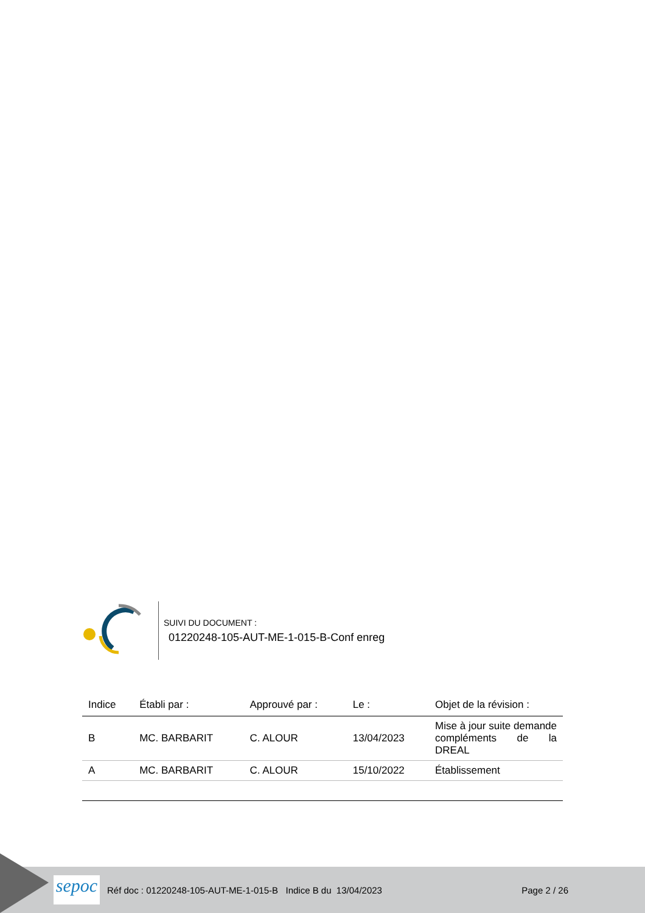SUIVI DU DOCUMENT :
01220248-105-AUT-ME-1-015-B-Conf enreg
| Indice | Établi par : | Approuvé par : | Le : | Objet de la révision : |
| --- | --- | --- | --- | --- |
| B | MC. BARBARIT | C. ALOUR | 13/04/2023 | Mise à jour suite demande compléments de la DREAL |
| A | MC. BARBARIT | C. ALOUR | 15/10/2022 | Établissement |
sepoc
Réf doc : 01220248-105-AUT-ME-1-015-B Indice B du 13/04/2023
Page 2 / 26